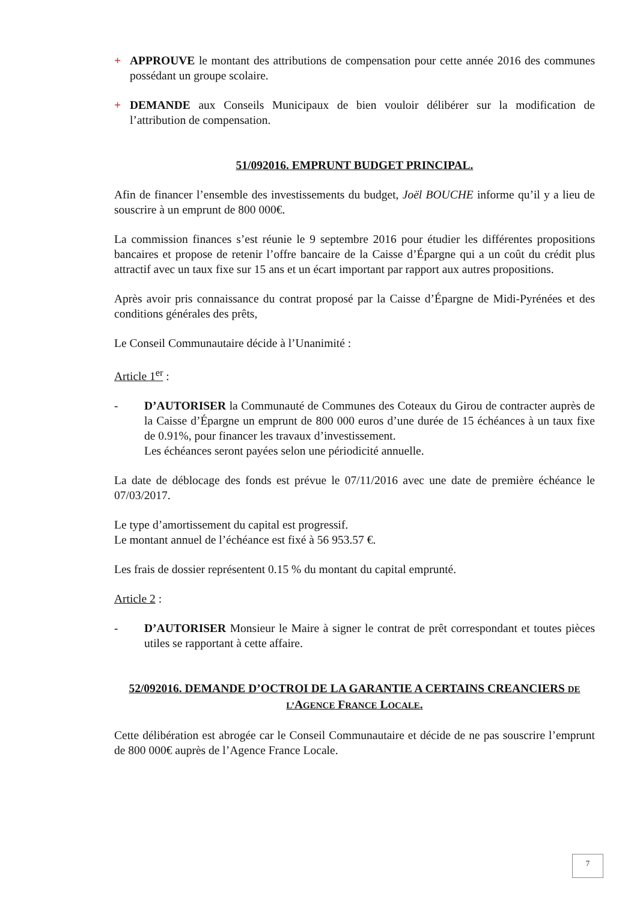+ APPROUVE le montant des attributions de compensation pour cette année 2016 des communes possédant un groupe scolaire.
+ DEMANDE aux Conseils Municipaux de bien vouloir délibérer sur la modification de l’attribution de compensation.
51/092016. EMPRUNT BUDGET PRINCIPAL.
Afin de financer l’ensemble des investissements du budget, Joël BOUCHE informe qu’il y a lieu de souscrire à un emprunt de 800 000€.
La commission finances s’est réunie le 9 septembre 2016 pour étudier les différentes propositions bancaires et propose de retenir l’offre bancaire de la Caisse d’Épargne qui a un coût du crédit plus attractif avec un taux fixe sur 15 ans et un écart important par rapport aux autres propositions.
Après avoir pris connaissance du contrat proposé par la Caisse d’Épargne de Midi-Pyrénées et des conditions générales des prêts,
Le Conseil Communautaire décide à l’Unanimité :
Article 1<sup>er</sup> :
- D’AUTORISER la Communauté de Communes des Coteaux du Girou de contracter auprès de la Caisse d’Épargne un emprunt de 800 000 euros d’une durée de 15 échéances à un taux fixe de 0.91%, pour financer les travaux d’investissement.
Les échéances seront payées selon une périodicité annuelle.
La date de déblocage des fonds est prévue le 07/11/2016 avec une date de première échéance le 07/03/2017.
Le type d’amortissement du capital est progressif.
Le montant annuel de l’échéance est fixé à 56 953.57 €.
Les frais de dossier représentent 0.15 % du montant du capital emprunté.
Article 2 :
- D’AUTORISER Monsieur le Maire à signer le contrat de prêt correspondant et toutes pièces utiles se rapportant à cette affaire.
52/092016. DEMANDE D’OCTROI DE LA GARANTIE A CERTAINS CREANCIERS DE L’AGENCE FRANCE LOCALE.
Cette délibération est abrogée car le Conseil Communautaire et décide de ne pas souscrire l’emprunt de 800 000€ auprès de l’Agence France Locale.
7